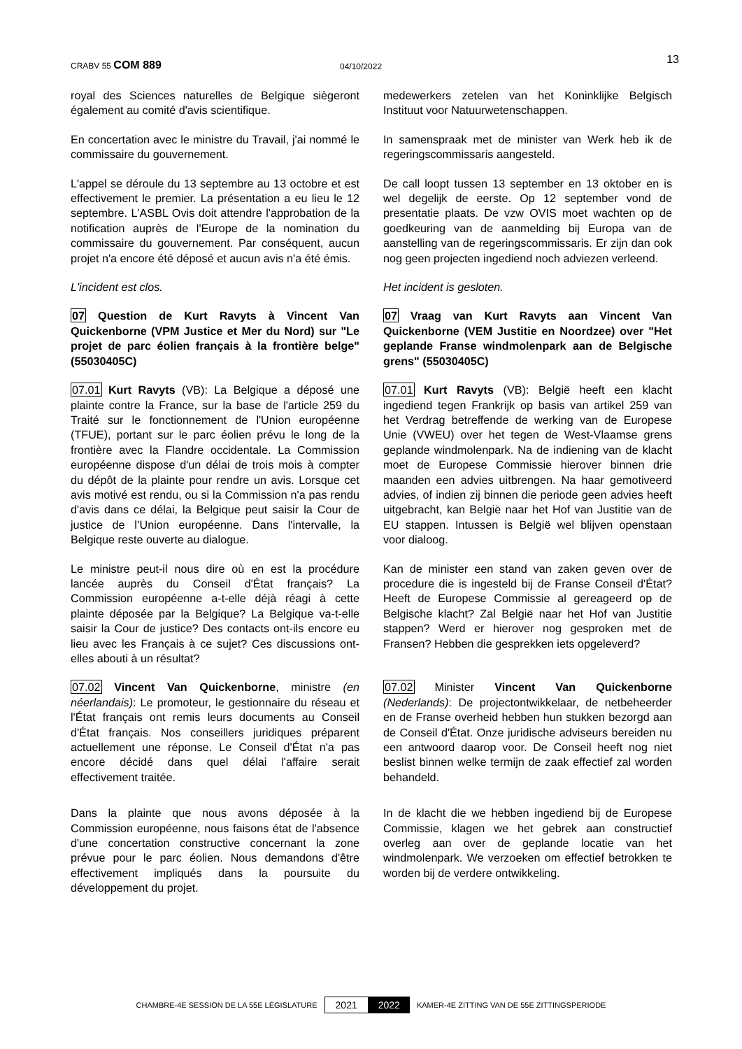CRABV 55 COM 889 04/10/2022 13
royal des Sciences naturelles de Belgique siègeront également au comité d'avis scientifique.
medewerkers zetelen van het Koninklijke Belgisch Instituut voor Natuurwetenschappen.
En concertation avec le ministre du Travail, j'ai nommé le commissaire du gouvernement.
In samenspraak met de minister van Werk heb ik de regeringscommissaris aangesteld.
L'appel se déroule du 13 septembre au 13 octobre et est effectivement le premier. La présentation a eu lieu le 12 septembre. L'ASBL Ovis doit attendre l'approbation de la notification auprès de l'Europe de la nomination du commissaire du gouvernement. Par conséquent, aucun projet n'a encore été déposé et aucun avis n'a été émis.
De call loopt tussen 13 september en 13 oktober en is wel degelijk de eerste. Op 12 september vond de presentatie plaats. De vzw OVIS moet wachten op de goedkeuring van de aanmelding bij Europa van de aanstelling van de regeringscommissaris. Er zijn dan ook nog geen projecten ingediend noch adviezen verleend.
L'incident est clos. Het incident is gesloten.
07 Question de Kurt Ravyts à Vincent Van Quickenborne (VPM Justice et Mer du Nord) sur "Le projet de parc éolien français à la frontière belge" (55030405C)
07 Vraag van Kurt Ravyts aan Vincent Van Quickenborne (VEM Justitie en Noordzee) over "Het geplande Franse windmolenpark aan de Belgische grens" (55030405C)
07.01 Kurt Ravyts (VB): La Belgique a déposé une plainte contre la France, sur la base de l'article 259 du Traité sur le fonctionnement de l'Union européenne (TFUE), portant sur le parc éolien prévu le long de la frontière avec la Flandre occidentale. La Commission européenne dispose d'un délai de trois mois à compter du dépôt de la plainte pour rendre un avis. Lorsque cet avis motivé est rendu, ou si la Commission n'a pas rendu d'avis dans ce délai, la Belgique peut saisir la Cour de justice de l’Union européenne. Dans l'intervalle, la Belgique reste ouverte au dialogue.
07.01 Kurt Ravyts (VB): België heeft een klacht ingediend tegen Frankrijk op basis van artikel 259 van het Verdrag betreffende de werking van de Europese Unie (VWEU) over het tegen de West-Vlaamse grens geplande windmolenpark. Na de indiening van de klacht moet de Europese Commissie hierover binnen drie maanden een advies uitbrengen. Na haar gemotiveerd advies, of indien zij binnen die periode geen advies heeft uitgebracht, kan België naar het Hof van Justitie van de EU stappen. Intussen is België wel blijven openstaan voor dialoog.
Le ministre peut-il nous dire où en est la procédure lancée auprès du Conseil d'État français? La Commission européenne a-t-elle déjà réagi à cette plainte déposée par la Belgique? La Belgique va-t-elle saisir la Cour de justice? Des contacts ont-ils encore eu lieu avec les Français à ce sujet? Ces discussions ont-elles abouti à un résultat?
Kan de minister een stand van zaken geven over de procedure die is ingesteld bij de Franse Conseil d'État? Heeft de Europese Commissie al gereageerd op de Belgische klacht? Zal België naar het Hof van Justitie stappen? Werd er hierover nog gesproken met de Fransen? Hebben die gesprekken iets opgeleverd?
07.02 Vincent Van Quickenborne, ministre (en néerlandais): Le promoteur, le gestionnaire du réseau et l'État français ont remis leurs documents au Conseil d'État français. Nos conseillers juridiques préparent actuellement une réponse. Le Conseil d'État n'a pas encore décidé dans quel délai l'affaire serait effectivement traitée.
07.02 Minister Vincent Van Quickenborne (Nederlands): De projectontwikkelaar, de netbeheerder en de Franse overheid hebben hun stukken bezorgd aan de Conseil d'État. Onze juridische adviseurs bereiden nu een antwoord daarop voor. De Conseil heeft nog niet beslist binnen welke termijn de zaak effectief zal worden behandeld.
Dans la plainte que nous avons déposée à la Commission européenne, nous faisons état de l'absence d'une concertation constructive concernant la zone prévue pour le parc éolien. Nous demandons d'être effectivement impliqués dans la poursuite du développement du projet.
In de klacht die we hebben ingediend bij de Europese Commissie, klagen we het gebrek aan constructief overleg aan over de geplande locatie van het windmolenpark. We verzoeken om effectief betrokken te worden bij de verdere ontwikkeling.
CHAMBRE-4E SESSION DE LA 55E LÉGISLATURE 2021 2022 KAMER-4E ZITTING VAN DE 55E ZITTINGSPERIODE